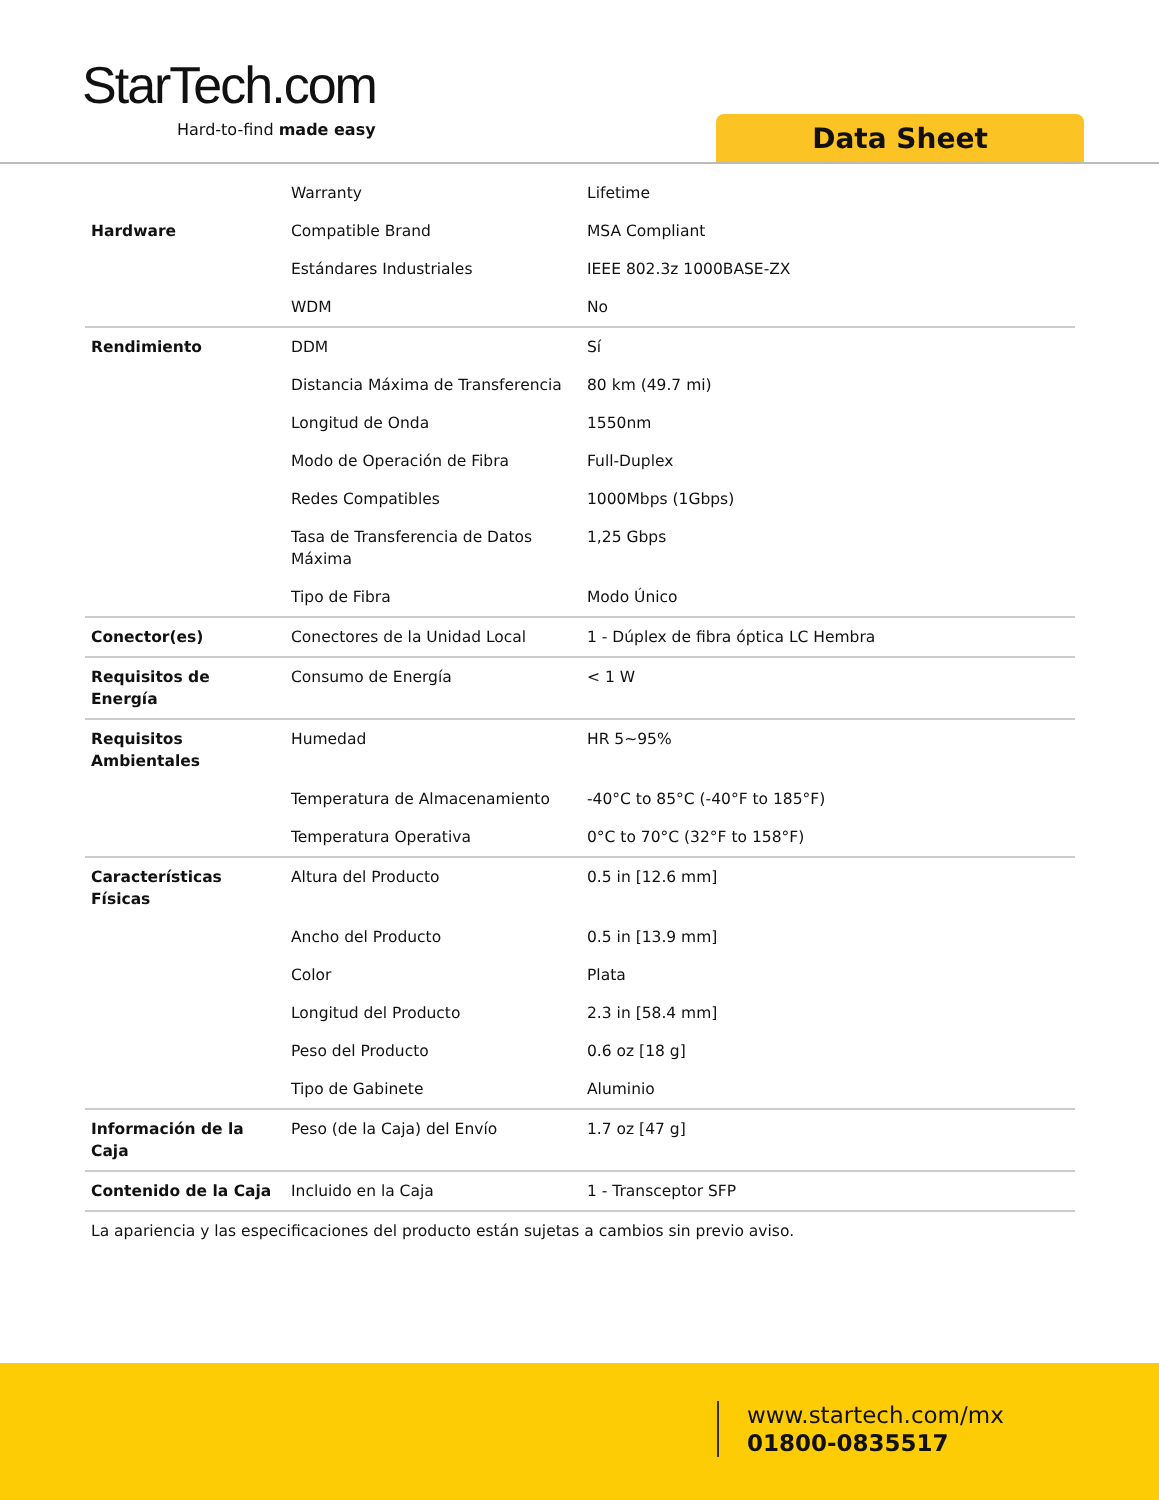StarTech.com
Hard-to-find made easy Data Sheet
| | Warranty | Lifetime |
| Hardware | Compatible Brand | MSA Compliant |
| | Estándares Industriales | IEEE 802.3z 1000BASE-ZX |
| | WDM | No |
| Rendimiento | DDM | Sí |
| | Distancia Máxima de Transferencia | 80 km (49.7 mi) |
| | Longitud de Onda | 1550nm |
| | Modo de Operación de Fibra | Full-Duplex |
| | Redes Compatibles | 1000Mbps (1Gbps) |
| | Tasa de Transferencia de Datos Máxima | 1,25 Gbps |
| | Tipo de Fibra | Modo Único |
| Conector(es) | Conectores de la Unidad Local | 1 - Dúplex de fibra óptica LC Hembra |
| Requisitos de Energía | Consumo de Energía | < 1 W |
| Requisitos Ambientales | Humedad | HR 5~95% |
| | Temperatura de Almacenamiento | -40°C to 85°C (-40°F to 185°F) |
| | Temperatura Operativa | 0°C to 70°C (32°F to 158°F) |
| Características Físicas | Altura del Producto | 0.5 in [12.6 mm] |
| | Ancho del Producto | 0.5 in [13.9 mm] |
| | Color | Plata |
| | Longitud del Producto | 2.3 in [58.4 mm] |
| | Peso del Producto | 0.6 oz [18 g] |
| | Tipo de Gabinete | Aluminio |
| Información de la Caja | Peso (de la Caja) del Envío | 1.7 oz [47 g] |
| Contenido de la Caja | Incluido en la Caja | 1 - Transceptor SFP |
La apariencia y las especificaciones del producto están sujetas a cambios sin previo aviso.
www.startech.com/mx
01800-0835517